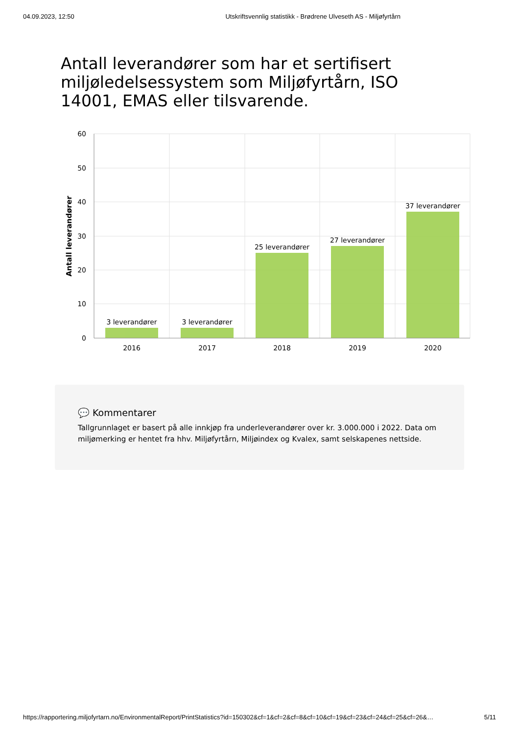04.09.2023, 12:50 Utskriftsvennlig statistikk - Brødrene Ulveseth AS - Miljøfyrtårn
Antall leverandører som har et sertifisert miljøledelsessystem som Miljøfyrtårn, ISO 14001, EMAS eller tilsvarende.
60
50
40
30
20
10
0
2016
2017
2018
2019
2020
3 leverandører
3 leverandører
25 leverandører
27 leverandører
37 leverandører
Antall leverandører
💬 Kommentarer
Tallgrunnlaget er basert på alle innkjøp fra underleverandører over kr. 3.000.000 i 2022. Data om miljømerking er hentet fra hhv. Miljøfyrtårn, Miljøindex og Kvalex, samt selskapenes nettside.
https://rapportering.miljofyrtarn.no/EnvironmentalReport/PrintStatistics?id=150302&cf=1&cf=2&cf=8&cf=10&cf=19&cf=23&cf=24&cf=25&cf=26&… 5/11